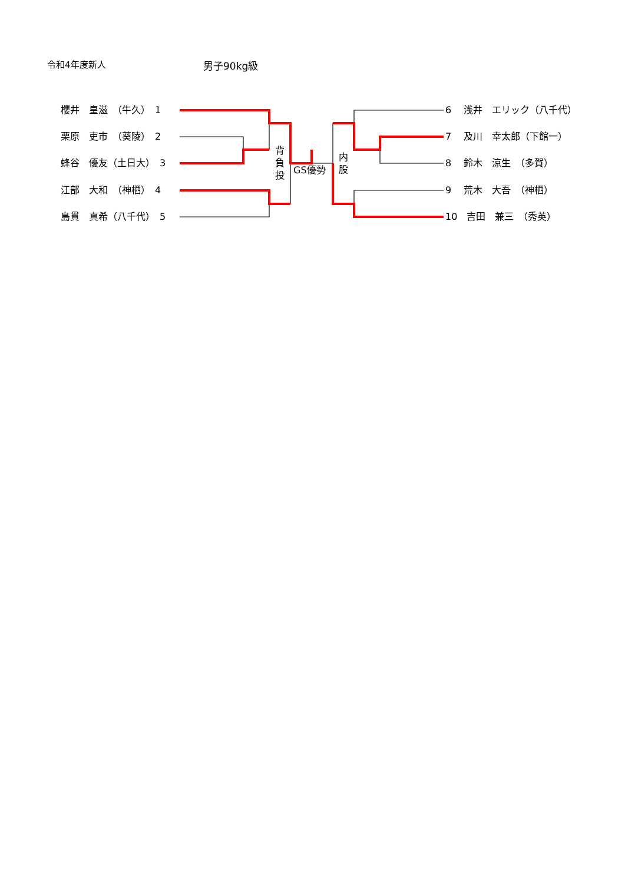令和4年度新人 男子90kg級
櫻井　皇滋　（牛久）　1
栗原　吏市　（葵陵）　2
蜂谷　優友（土日大）　3
江部　大和　（神栖）　4
島貫　真希（八千代）　5
6　 浅井　エリック（八千代）
7　 及川　幸太郎（下館一）
8　 鈴木　涼生　（多賀）
9　 荒木　大吾　（神栖）
10　吉田　兼三　（秀英）
背
負
投
GS優勢
内
股